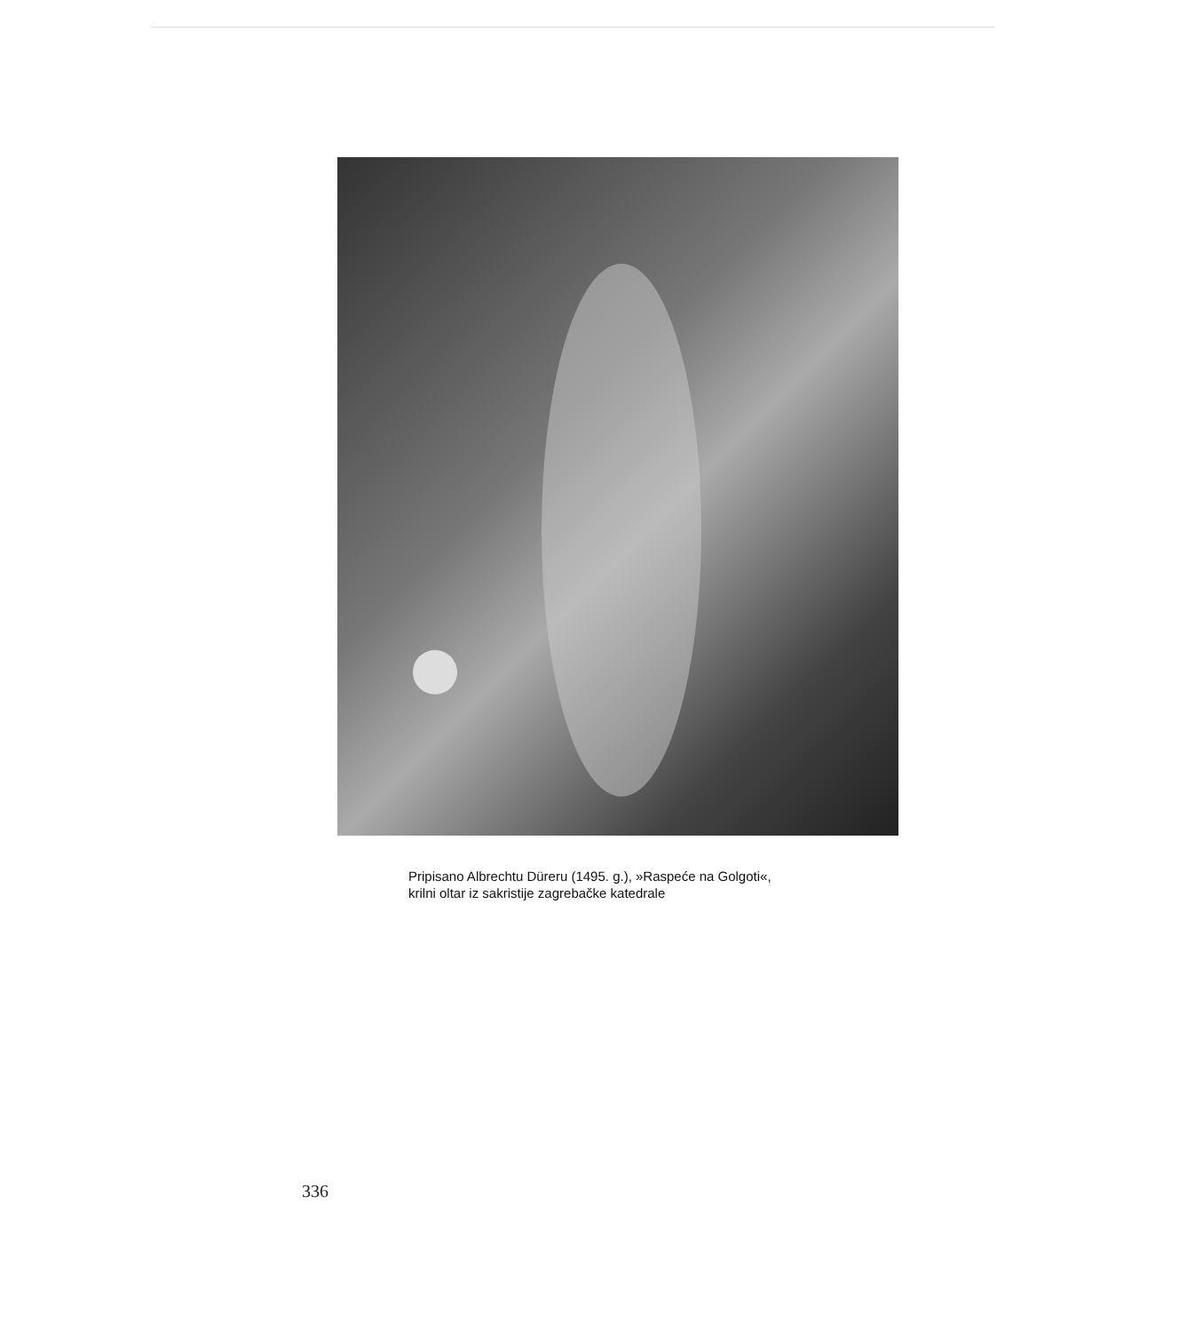Pripisano Albrechtu Düreru (1495. g.), »Raspeće na Golgoti«,
krilni oltar iz sakristije zagrebačke katedrale
336